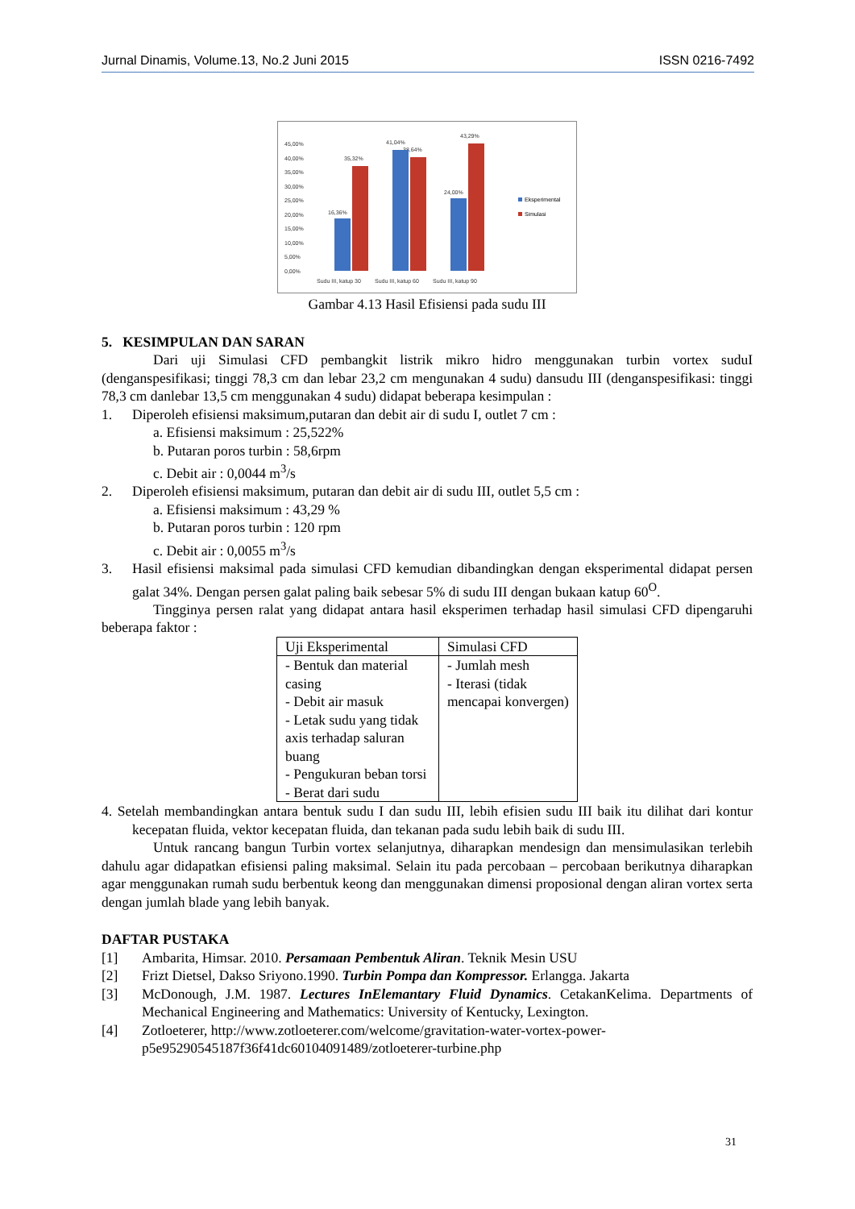Jurnal Dinamis, Volume.13, No.2 Juni 2015 ISSN 0216-7492
45,00%
40,00%
35,00%
30,00%
25,00%
20,00%
15,00%
10,00%
5,00%
0,00%
Sudu III, katup 30
Sudu III, katup 60
Sudu III, katup 90
16,36%
35,32%
41,04%
38,64%
24,00%
43,29%
Eksperimental
Simulasi
Gambar 4.13 Hasil Efisiensi pada sudu III
5. KESIMPULAN DAN SARAN
Dari uji Simulasi CFD pembangkit listrik mikro hidro menggunakan turbin vortex suduI (denganspesifikasi; tinggi 78,3 cm dan lebar 23,2 cm mengunakan 4 sudu) dansudu III (denganspesifikasi: tinggi 78,3 cm danlebar 13,5 cm menggunakan 4 sudu) didapat beberapa kesimpulan :
1. Diperoleh efisiensi maksimum,putaran dan debit air di sudu I, outlet 7 cm :
a. Efisiensi maksimum : 25,522%
b. Putaran poros turbin : 58,6rpm
c. Debit air : 0,0044 m<sup>3</sup>/s
2. Diperoleh efisiensi maksimum, putaran dan debit air di sudu III, outlet 5,5 cm :
a. Efisiensi maksimum : 43,29 %
b. Putaran poros turbin : 120 rpm
c. Debit air : 0,0055 m<sup>3</sup>/s
3. Hasil efisiensi maksimal pada simulasi CFD kemudian dibandingkan dengan eksperimental didapat persen galat 34%. Dengan persen galat paling baik sebesar 5% di sudu III dengan bukaan katup 60<sup>O</sup>.
Tingginya persen ralat yang didapat antara hasil eksperimen terhadap hasil simulasi CFD dipengaruhi beberapa faktor :
| Uji Eksperimental | Simulasi CFD |
| --- | --- |
| - Bentuk dan material casing - Debit air masuk - Letak sudu yang tidak axis terhadap saluran buang - Pengukuran beban torsi - Berat dari sudu | - Jumlah mesh - Iterasi (tidak mencapai konvergen) |
4. Setelah membandingkan antara bentuk sudu I dan sudu III, lebih efisien sudu III baik itu dilihat dari kontur kecepatan fluida, vektor kecepatan fluida, dan tekanan pada sudu lebih baik di sudu III.
Untuk rancang bangun Turbin vortex selanjutnya, diharapkan mendesign dan mensimulasikan terlebih dahulu agar didapatkan efisiensi paling maksimal. Selain itu pada percobaan – percobaan berikutnya diharapkan agar menggunakan rumah sudu berbentuk keong dan menggunakan dimensi proposional dengan aliran vortex serta dengan jumlah blade yang lebih banyak.
DAFTAR PUSTAKA
[1] Ambarita, Himsar. 2010. Persamaan Pembentuk Aliran. Teknik Mesin USU
[2] Frizt Dietsel, Dakso Sriyono.1990. Turbin Pompa dan Kompressor. Erlangga. Jakarta
[3] McDonough, J.M. 1987. Lectures InElemantary Fluid Dynamics. CetakanKelima. Departments of Mechanical Engineering and Mathematics: University of Kentucky, Lexington.
[4] Zotloeterer, http://www.zotloeterer.com/welcome/gravitation-water-vortex-power-p5e95290545187f36f41dc60104091489/zotloeterer-turbine.php
31